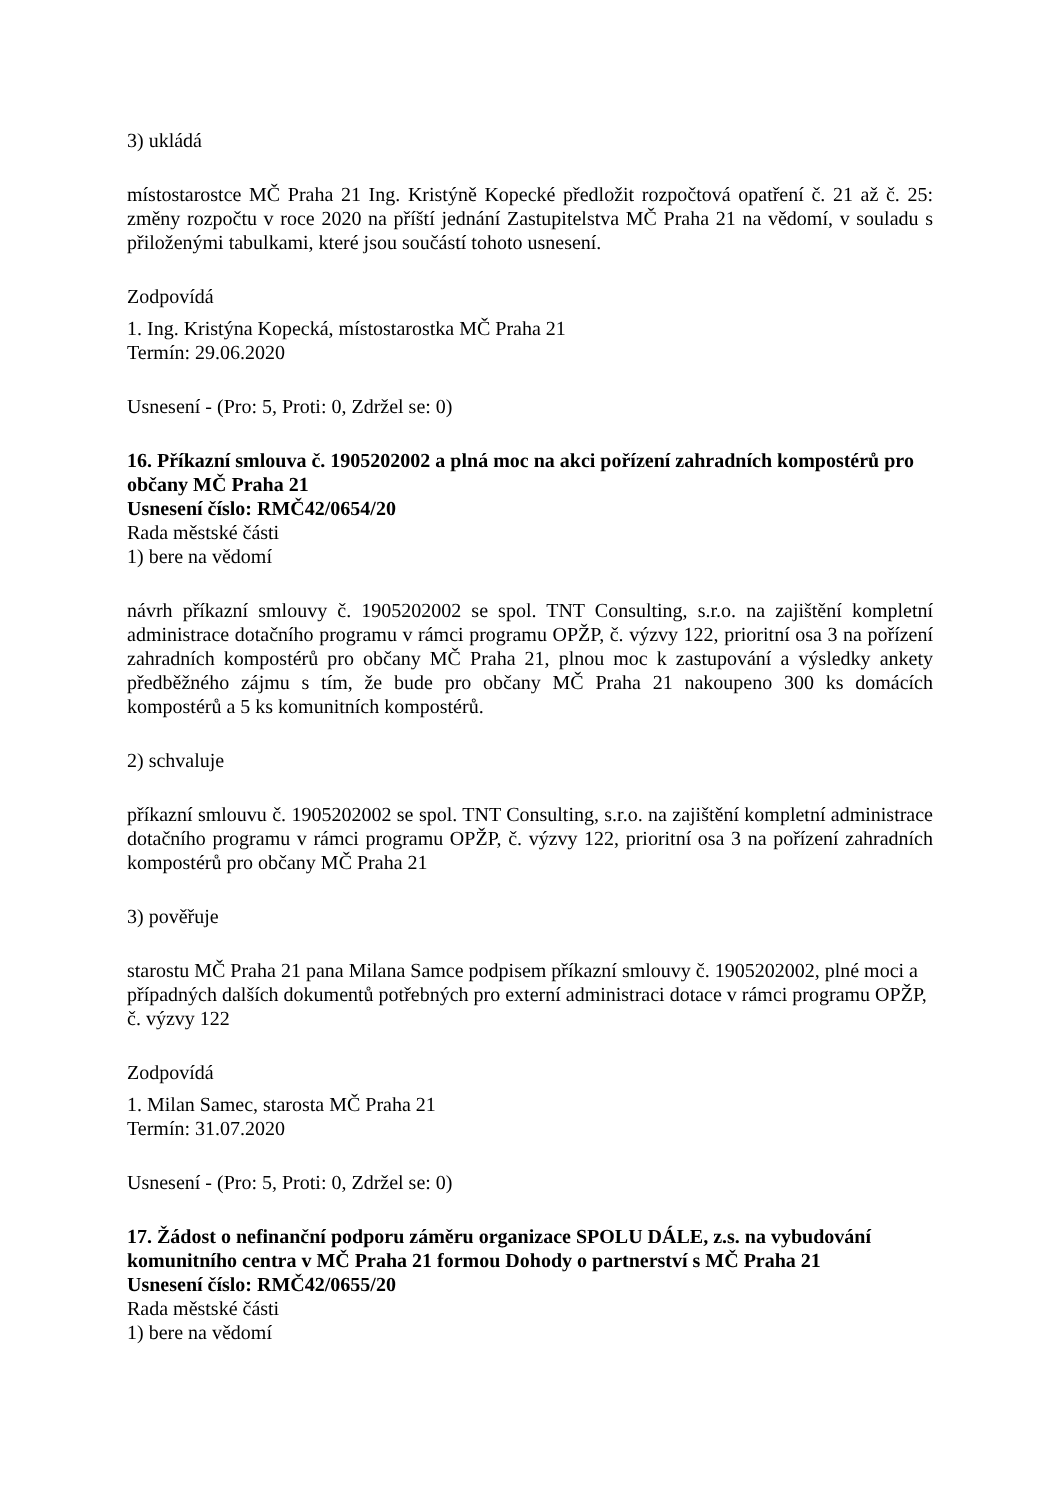3) ukládá
místostarostce MČ Praha 21 Ing. Kristýně Kopecké předložit rozpočtová opatření č. 21 až č. 25: změny rozpočtu v roce 2020 na příští jednání Zastupitelstva MČ Praha 21 na vědomí, v souladu s přiloženými tabulkami, které jsou součástí tohoto usnesení.
Zodpovídá
1. Ing. Kristýna Kopecká, místostarostka MČ Praha 21
Termín: 29.06.2020
Usnesení - (Pro: 5, Proti: 0, Zdržel se: 0)
16. Příkazní smlouva č. 1905202002 a plná moc na akci pořízení zahradních kompostérů pro občany MČ Praha 21
Usnesení číslo: RMČ42/0654/20
Rada městské části
1) bere na vědomí
návrh příkazní smlouvy č. 1905202002 se spol. TNT Consulting, s.r.o. na zajištění kompletní administrace dotačního programu v rámci programu OPŽP, č. výzvy 122, prioritní osa 3 na pořízení zahradních kompostérů pro občany MČ Praha 21, plnou moc k zastupování a výsledky ankety předběžného zájmu s tím, že bude pro občany MČ Praha 21 nakoupeno 300 ks domácích kompostérů a 5 ks komunitních kompostérů.
2) schvaluje
příkazní smlouvu č. 1905202002 se spol. TNT Consulting, s.r.o. na zajištění kompletní administrace dotačního programu v rámci programu OPŽP, č. výzvy 122, prioritní osa 3 na pořízení zahradních kompostérů pro občany MČ Praha 21
3) pověřuje
starostu MČ Praha 21 pana Milana Samce podpisem příkazní smlouvy č. 1905202002, plné moci a případných dalších dokumentů potřebných pro externí administraci dotace v rámci programu OPŽP, č. výzvy 122
Zodpovídá
1. Milan Samec, starosta MČ Praha 21
Termín: 31.07.2020
Usnesení - (Pro: 5, Proti: 0, Zdržel se: 0)
17. Žádost o nefinanční podporu záměru organizace SPOLU DÁLE, z.s. na vybudování komunitního centra v MČ Praha 21 formou Dohody o partnerství s MČ Praha 21
Usnesení číslo: RMČ42/0655/20
Rada městské části
1) bere na vědomí